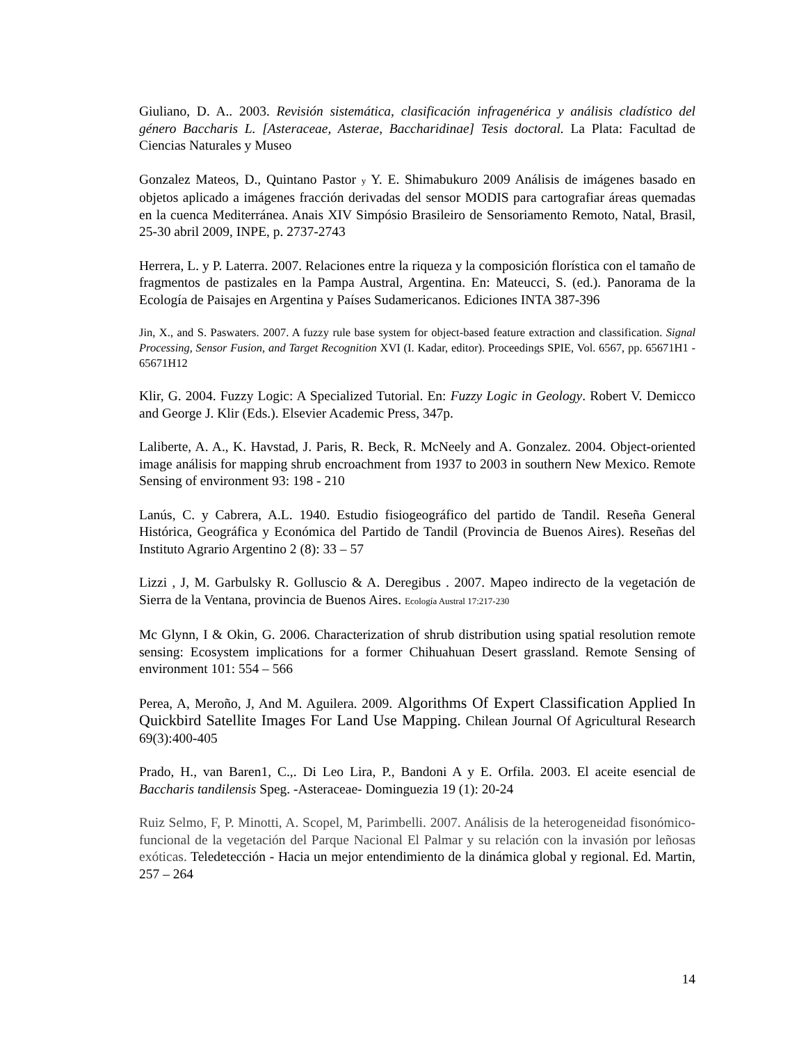Giuliano, D. A.. 2003. Revisión sistemática, clasificación infragenérica y análisis cladístico del género Baccharis L. [Asteraceae, Asterae, Baccharidinae] Tesis doctoral. La Plata: Facultad de Ciencias Naturales y Museo
Gonzalez Mateos, D., Quintano Pastor y Y. E. Shimabukuro 2009 Análisis de imágenes basado en objetos aplicado a imágenes fracción derivadas del sensor MODIS para cartografiar áreas quemadas en la cuenca Mediterránea. Anais XIV Simpósio Brasileiro de Sensoriamento Remoto, Natal, Brasil, 25-30 abril 2009, INPE, p. 2737-2743
Herrera, L. y P. Laterra. 2007. Relaciones entre la riqueza y la composición florística con el tamaño de fragmentos de pastizales en la Pampa Austral, Argentina. En: Mateucci, S. (ed.). Panorama de la Ecología de Paisajes en Argentina y Países Sudamericanos. Ediciones INTA 387-396
Jin, X., and S. Paswaters. 2007. A fuzzy rule base system for object-based feature extraction and classification. Signal Processing, Sensor Fusion, and Target Recognition XVI (I. Kadar, editor). Proceedings SPIE, Vol. 6567, pp. 65671H1 - 65671H12
Klir, G. 2004. Fuzzy Logic: A Specialized Tutorial. En: Fuzzy Logic in Geology. Robert V. Demicco and George J. Klir (Eds.). Elsevier Academic Press, 347p.
Laliberte, A. A., K. Havstad, J. Paris, R. Beck, R. McNeely and A. Gonzalez. 2004. Object-oriented image análisis for mapping shrub encroachment from 1937 to 2003 in southern New Mexico. Remote Sensing of environment 93: 198 - 210
Lanús, C. y Cabrera, A.L. 1940. Estudio fisiogeográfico del partido de Tandil. Reseña General Histórica, Geográfica y Económica del Partido de Tandil (Provincia de Buenos Aires). Reseñas del Instituto Agrario Argentino 2 (8): 33 – 57
Lizzi , J, M. Garbulsky R. Golluscio & A. Deregibus . 2007. Mapeo indirecto de la vegetación de Sierra de la Ventana, provincia de Buenos Aires. Ecología Austral 17:217-230
Mc Glynn, I & Okin, G. 2006. Characterization of shrub distribution using spatial resolution remote sensing: Ecosystem implications for a former Chihuahuan Desert grassland. Remote Sensing of environment 101: 554 – 566
Perea, A, Meroño, J, And M. Aguilera. 2009. Algorithms Of Expert Classification Applied In Quickbird Satellite Images For Land Use Mapping. Chilean Journal Of Agricultural Research 69(3):400-405
Prado, H., van Baren1, C.,. Di Leo Lira, P., Bandoni A y E. Orfila. 2003. El aceite esencial de Baccharis tandilensis Speg. -Asteraceae- Dominguezia 19 (1): 20-24
Ruiz Selmo, F, P. Minotti, A. Scopel, M, Parimbelli. 2007. Análisis de la heterogeneidad fisonómico-funcional de la vegetación del Parque Nacional El Palmar y su relación con la invasión por leñosas exóticas. Teledetección - Hacia un mejor entendimiento de la dinámica global y regional. Ed. Martin, 257 – 264
14